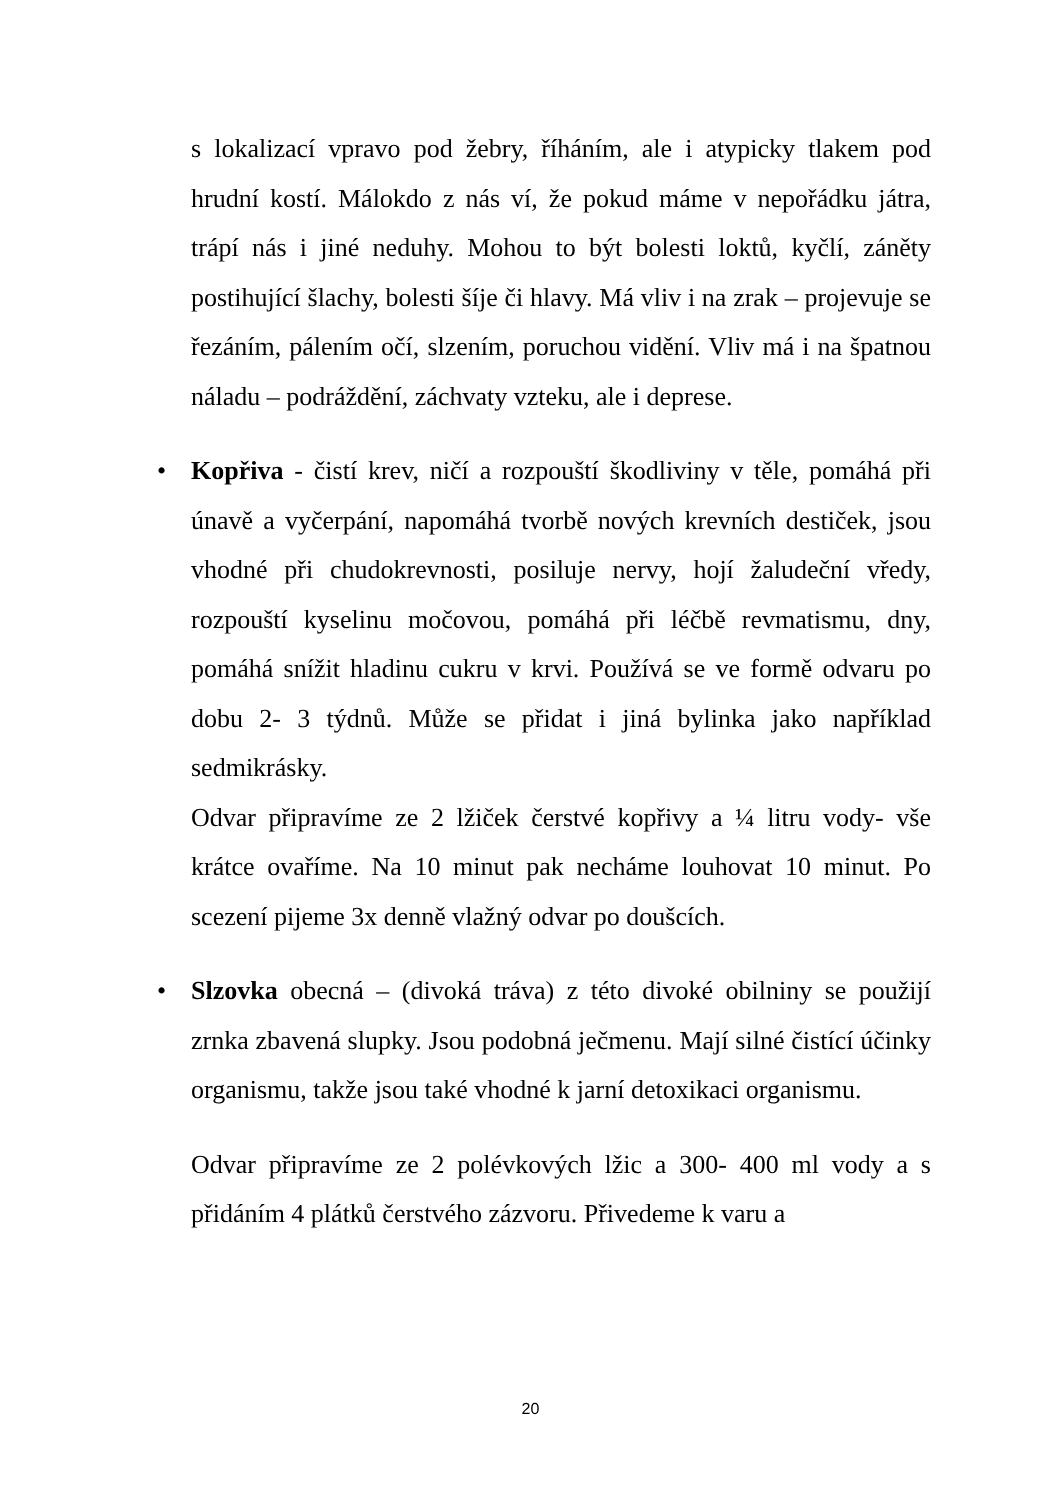s lokalizací vpravo pod žebry, říháním, ale i atypicky tlakem pod hrudní kostí. Málokdo z nás ví, že pokud máme v nepořádku játra, trápí nás i jiné neduhy. Mohou to být bolesti loktů, kyčlí, záněty postihující šlachy, bolesti šíje či hlavy. Má vliv i na zrak – projevuje se řezáním, pálením očí, slzením, poruchou vidění. Vliv má i na špatnou náladu – podráždění, záchvaty vzteku, ale i deprese.
•
Kopřiva - čistí krev, ničí a rozpouští škodliviny v těle, pomáhá při únavě a vyčerpání, napomáhá tvorbě nových krevních destiček, jsou vhodné při chudokrevnosti, posiluje nervy, hojí žaludeční vředy, rozpouští kyselinu močovou, pomáhá při léčbě revmatismu, dny, pomáhá snížit hladinu cukru v krvi. Používá se ve formě odvaru po dobu 2- 3 týdnů. Může se přidat i jiná bylinka jako například sedmikrásky.
Odvar připravíme ze 2 lžiček čerstvé kopřivy a ¼ litru vody- vše krátce ovaříme. Na 10 minut pak necháme louhovat 10 minut. Po scezení pijeme 3x denně vlažný odvar po doušcích.
•
Slzovka obecná – (divoká tráva) z této divoké obilniny se použijí zrnka zbavená slupky. Jsou podobná ječmenu. Mají silné čistící účinky organismu, takže jsou také vhodné k jarní detoxikaci organismu.
Odvar připravíme ze 2 polévkových lžic a 300- 400 ml vody a s přidáním 4 plátků čerstvého zázvoru. Přivedeme k varu a
20